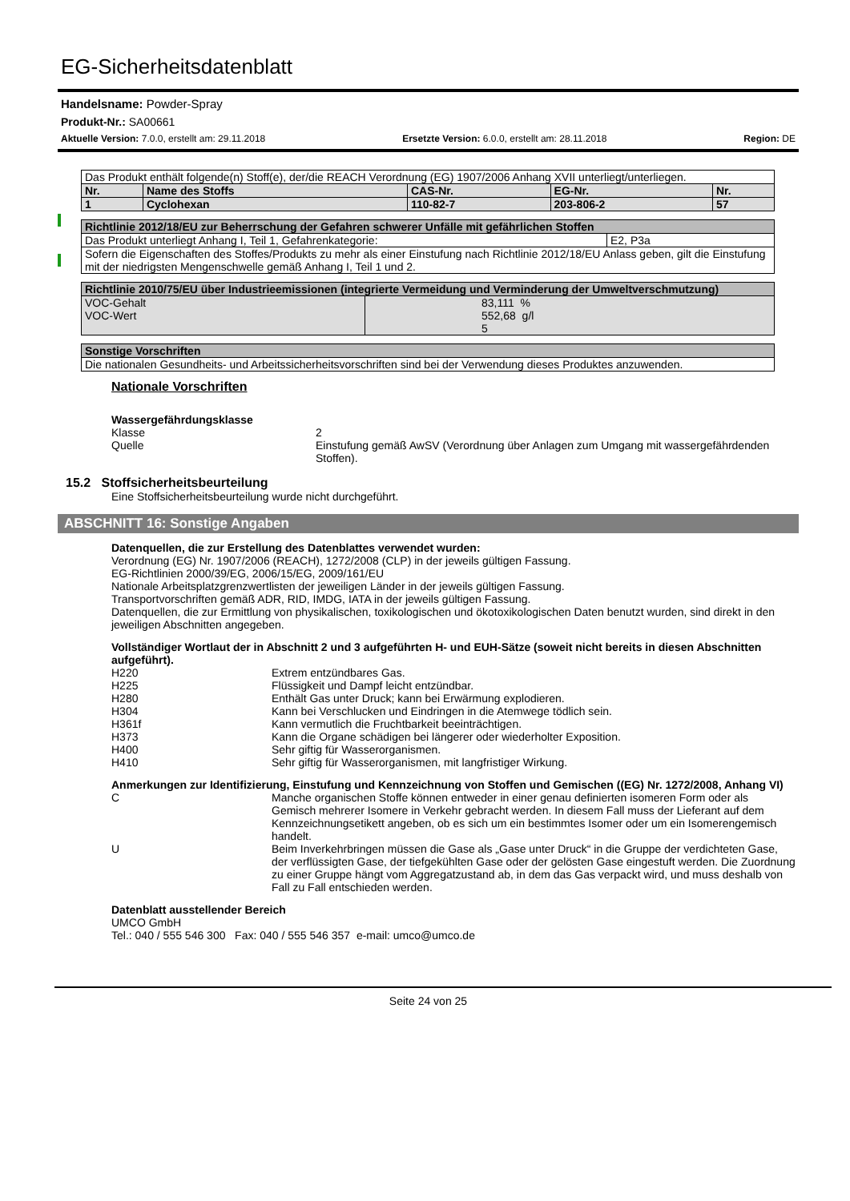EG-Sicherheitsdatenblatt
Handelsname: Powder-Spray
Produkt-Nr.: SA00661
Aktuelle Version: 7.0.0, erstellt am: 29.11.2018 Ersetzte Version: 6.0.0, erstellt am: 28.11.2018 Region: DE
| Das Produkt enthält folgende(n) Stoff(e), der/die REACH Verordnung (EG) 1907/2006 Anhang XVII unterliegt/unterliegen. | | | | |
| Nr. | Name des Stoffs | CAS-Nr. | EG-Nr. | Nr. |
| 1 | Cyclohexan | 110-82-7 | 203-806-2 | 57 |
| Richtlinie 2012/18/EU zur Beherrschung der Gefahren schwerer Unfälle mit gefährlichen Stoffen | |
| Das Produkt unterliegt Anhang I, Teil 1, Gefahrenkategorie: | E2, P3a |
| Sofern die Eigenschaften des Stoffes/Produkts zu mehr als einer Einstufung nach Richtlinie 2012/18/EU Anlass geben, gilt die Einstufung mit der niedrigsten Mengenschwelle gemäß Anhang I, Teil 1 und 2. | |
| Richtlinie 2010/75/EU über Industrieemissionen (integrierte Vermeidung und Verminderung der Umweltverschmutzung) | |
| VOC-Gehalt VOC-Wert | 83,111 % 552,68 g/l 5 |
| Sonstige Vorschriften |
| Die nationalen Gesundheits- und Arbeitssicherheitsvorschriften sind bei der Verwendung dieses Produktes anzuwenden. |
Nationale Vorschriften
Wassergefährdungsklasse
Klasse 2
Quelle Einstufung gemäß AwSV (Verordnung über Anlagen zum Umgang mit wassergefährdenden Stoffen).
15.2 Stoffsicherheitsbeurteilung
Eine Stoffsicherheitsbeurteilung wurde nicht durchgeführt.
ABSCHNITT 16: Sonstige Angaben
Datenquellen, die zur Erstellung des Datenblattes verwendet wurden:
Verordnung (EG) Nr. 1907/2006 (REACH), 1272/2008 (CLP) in der jeweils gültigen Fassung.
EG-Richtlinien 2000/39/EG, 2006/15/EG, 2009/161/EU
Nationale Arbeitsplatzgrenzwertlisten der jeweiligen Länder in der jeweils gültigen Fassung.
Transportvorschriften gemäß ADR, RID, IMDG, IATA in der jeweils gültigen Fassung.
Datenquellen, die zur Ermittlung von physikalischen, toxikologischen und ökotoxikologischen Daten benutzt wurden, sind direkt in den jeweiligen Abschnitten angegeben.
Vollständiger Wortlaut der in Abschnitt 2 und 3 aufgeführten H- und EUH-Sätze (soweit nicht bereits in diesen Abschnitten aufgeführt).
H220 Extrem entzündbares Gas.
H225 Flüssigkeit und Dampf leicht entzündbar.
H280 Enthält Gas unter Druck; kann bei Erwärmung explodieren.
H304 Kann bei Verschlucken und Eindringen in die Atemwege tödlich sein.
H361f Kann vermutlich die Fruchtbarkeit beeinträchtigen.
H373 Kann die Organe schädigen bei längerer oder wiederholter Exposition.
H400 Sehr giftig für Wasserorganismen.
H410 Sehr giftig für Wasserorganismen, mit langfristiger Wirkung.
Anmerkungen zur Identifizierung, Einstufung und Kennzeichnung von Stoffen und Gemischen ((EG) Nr. 1272/2008, Anhang VI)
C Manche organischen Stoffe können entweder in einer genau definierten isomeren Form oder als Gemisch mehrerer Isomere in Verkehr gebracht werden. In diesem Fall muss der Lieferant auf dem Kennzeichnungsetikett angeben, ob es sich um ein bestimmtes Isomer oder um ein Isomerengemisch handelt.
U Beim Inverkehrbringen müssen die Gase als „Gase unter Druck“ in die Gruppe der verdichteten Gase, der verflüssigten Gase, der tiefgekühlten Gase oder der gelösten Gase eingestuft werden. Die Zuordnung zu einer Gruppe hängt vom Aggregatzustand ab, in dem das Gas verpackt wird, und muss deshalb von Fall zu Fall entschieden werden.
Datenblatt ausstellender Bereich
UMCO GmbH
Tel.: 040 / 555 546 300 Fax: 040 / 555 546 357 e-mail: umco@umco.de
Seite 24 von 25